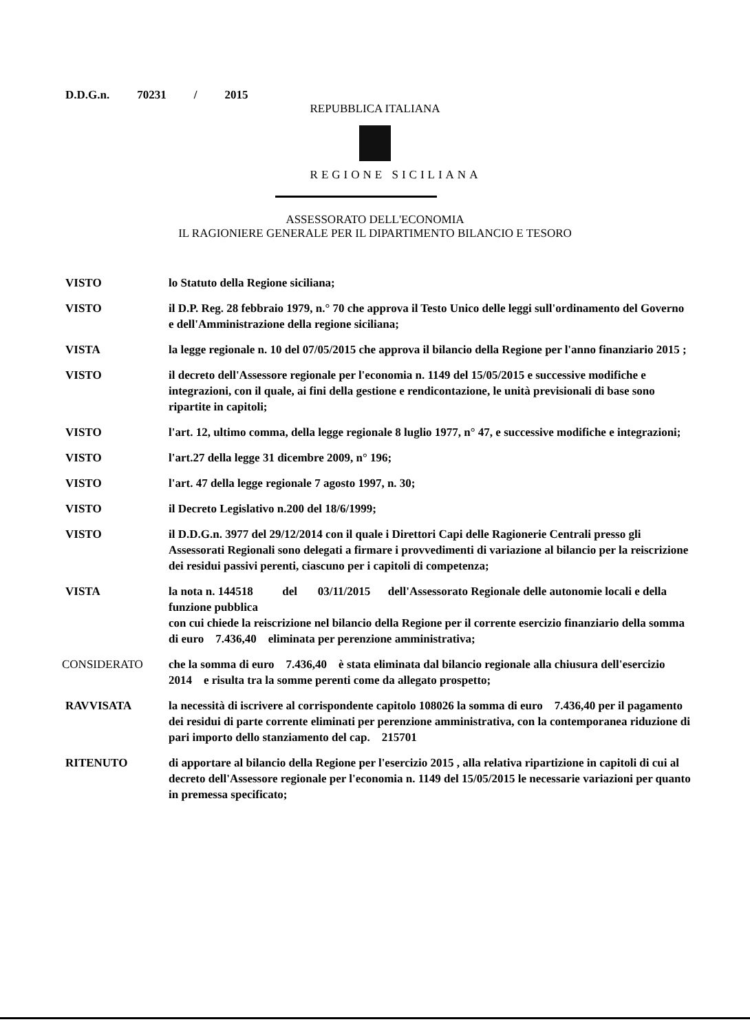D.D.G.n. 70231 / 2015
REPUBBLICA ITALIANA
REGIONE SICILIANA
ASSESSORATO DELL'ECONOMIA
IL RAGIONIERE GENERALE PER IL DIPARTIMENTO BILANCIO E TESORO
VISTO lo Statuto della Regione siciliana;
VISTO il D.P. Reg. 28 febbraio 1979, n.° 70 che approva il Testo Unico delle leggi sull'ordinamento del Governo e dell'Amministrazione della regione siciliana;
VISTA la legge regionale n. 10 del 07/05/2015 che approva il bilancio della Regione per l'anno finanziario 2015 ;
VISTO il decreto dell'Assessore regionale per l'economia n. 1149 del 15/05/2015 e successive modifiche e integrazioni, con il quale, ai fini della gestione e rendicontazione, le unità previsionali di base sono ripartite in capitoli;
VISTO l'art. 12, ultimo comma, della legge regionale 8 luglio 1977, n° 47, e successive modifiche e integrazioni;
VISTO l'art.27 della legge 31 dicembre 2009, n° 196;
VISTO l'art. 47 della legge regionale 7 agosto 1997, n. 30;
VISTO il Decreto Legislativo n.200 del 18/6/1999;
VISTO il D.D.G.n. 3977 del 29/12/2014 con il quale i Direttori Capi delle Ragionerie Centrali presso gli Assessorati Regionali sono delegati a firmare i provvedimenti di variazione al bilancio per la reiscrizione dei residui passivi perenti, ciascuno per i capitoli di competenza;
VISTA la nota n. 144518 del 03/11/2015 dell'Assessorato Regionale delle autonomie locali e della funzione pubblica
con cui chiede la reiscrizione nel bilancio della Regione per il corrente esercizio finanziario della somma di euro 7.436,40 eliminata per perenzione amministrativa;
CONSIDERATO che la somma di euro 7.436,40 è stata eliminata dal bilancio regionale alla chiusura dell'esercizio 2014 e risulta tra la somme perenti come da allegato prospetto;
RAVVISATA la necessità di iscrivere al corrispondente capitolo 108026 la somma di euro 7.436,40 per il pagamento dei residui di parte corrente eliminati per perenzione amministrativa, con la contemporanea riduzione di pari importo dello stanziamento del cap. 215701
RITENUTO di apportare al bilancio della Regione per l'esercizio 2015 , alla relativa ripartizione in capitoli di cui al decreto dell'Assessore regionale per l'economia n. 1149 del 15/05/2015 le necessarie variazioni per quanto in premessa specificato;